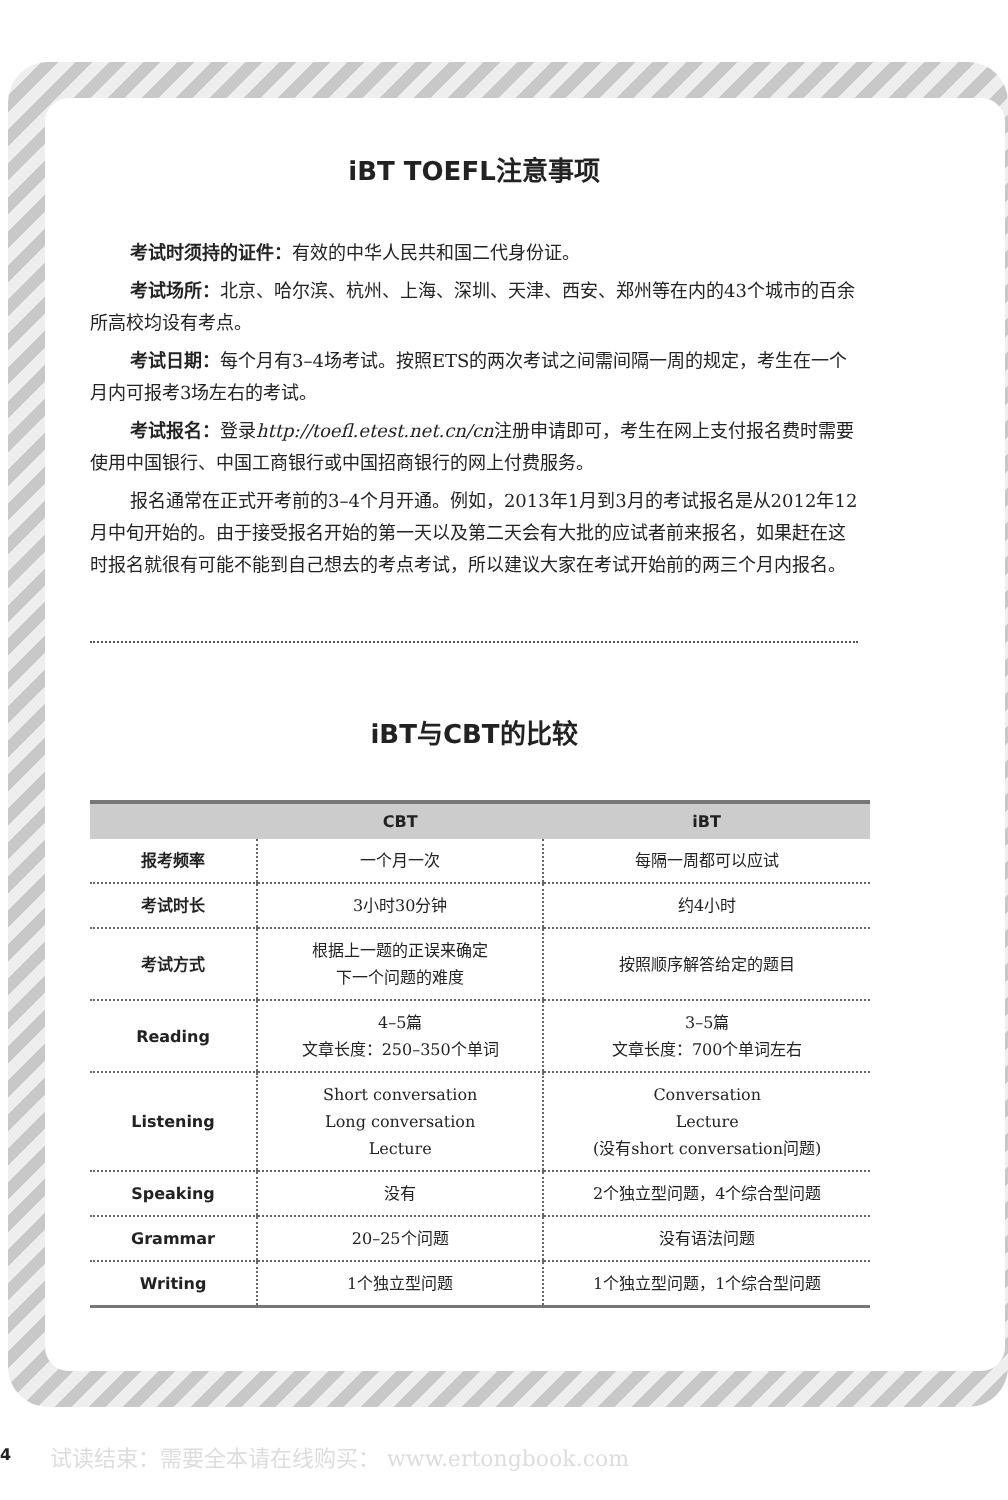iBT TOEFL注意事项
考试时须持的证件：有效的中华人民共和国二代身份证。
考试场所：北京、哈尔滨、杭州、上海、深圳、天津、西安、郑州等在内的43个城市的百余所高校均设有考点。
考试日期：每个月有3–4场考试。按照ETS的两次考试之间需间隔一周的规定，考生在一个月内可报考3场左右的考试。
考试报名：登录http://toefl.etest.net.cn/cn注册申请即可，考生在网上支付报名费时需要使用中国银行、中国工商银行或中国招商银行的网上付费服务。
报名通常在正式开考前的3–4个月开通。例如，2013年1月到3月的考试报名是从2012年12月中旬开始的。由于接受报名开始的第一天以及第二天会有大批的应试者前来报名，如果赶在这时报名就很有可能不能到自己想去的考点考试，所以建议大家在考试开始前的两三个月内报名。
iBT与CBT的比较
| | CBT | iBT |
| --- | --- | --- |
| 报考频率 | 一个月一次 | 每隔一周都可以应试 |
| 考试时长 | 3小时30分钟 | 约4小时 |
| 考试方式 | 根据上一题的正误来确定 下一个问题的难度 | 按照顺序解答给定的题目 |
| Reading | 4–5篇 文章长度：250–350个单词 | 3–5篇 文章长度：700个单词左右 |
| Listening | Short conversation Long conversation Lecture | Conversation Lecture (没有short conversation问题) |
| Speaking | 没有 | 2个独立型问题，4个综合型问题 |
| Grammar | 20–25个问题 | 没有语法问题 |
| Writing | 1个独立型问题 | 1个独立型问题，1个综合型问题 |
4
试读结束：需要全本请在线购买： www.ertongbook.com